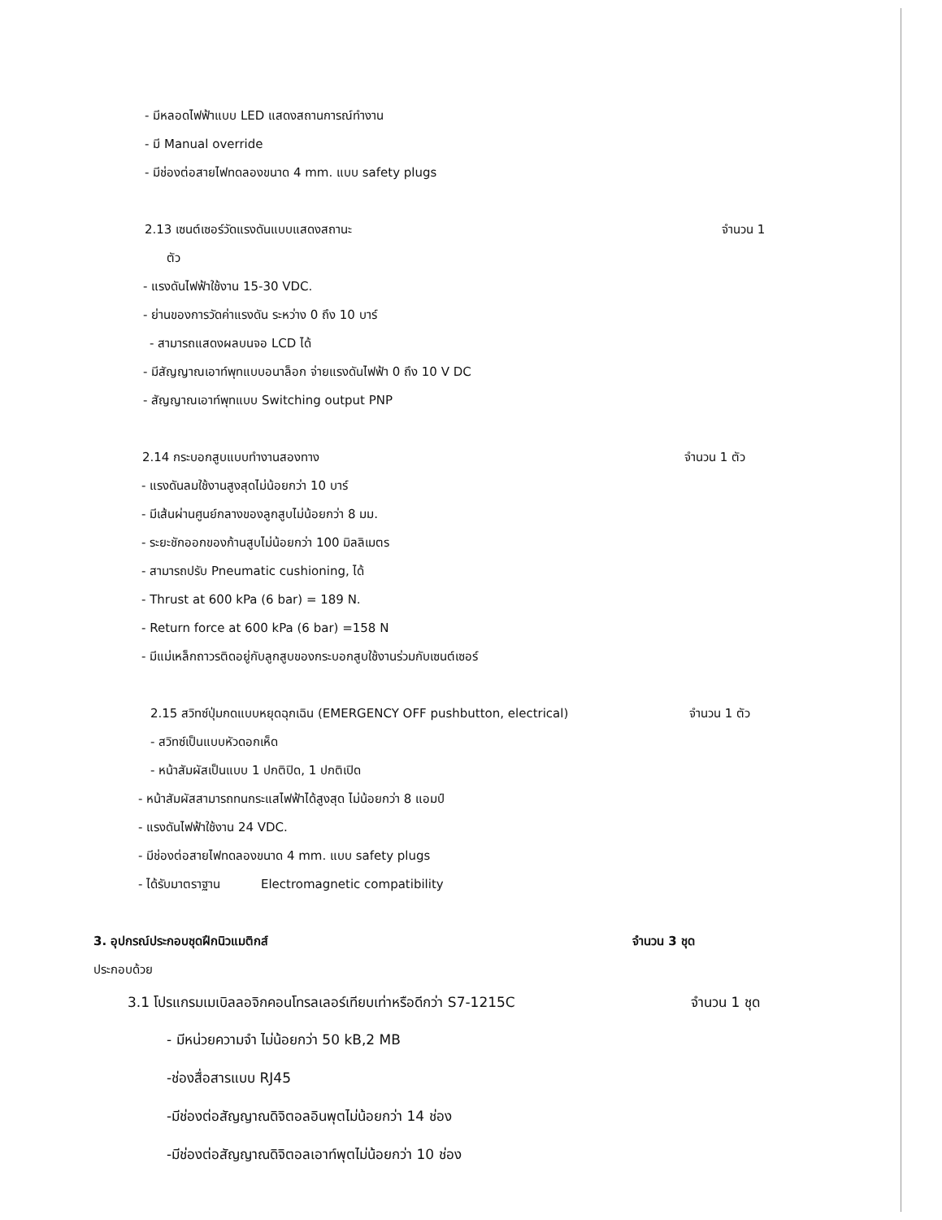- มีหลอดไฟฟ้าแบบ LED แสดงสถานการณ์ทำงาน
- มี Manual override
- มีช่องต่อสายไฟทดลองขนาด 4 mm. แบบ safety plugs
2.13 เซนต์เซอร์วัดแรงดันแบบแสดงสถานะ จำนวน 1
ตัว
- แรงดันไฟฟ้าใช้งาน 15-30 VDC.
- ย่านของการวัดค่าแรงดัน ระหว่าง 0 ถึง 10 บาร์
- สามารถแสดงผลบนจอ LCD ได้
- มีสัญญาณเอาท์พุทแบบอนาล็อก จ่ายแรงดันไฟฟ้า 0 ถึง 10 V DC
- สัญญาณเอาท์พุทแบบ Switching output PNP
2.14 กระบอกสูบแบบทำงานสองทาง จำนวน 1 ตัว
- แรงดันลมใช้งานสูงสุดไม่น้อยกว่า 10 บาร์
- มีเส้นผ่านศูนย์กลางของลูกสูบไม่น้อยกว่า 8 มม.
- ระยะชักออกของก้านสูบไม่น้อยกว่า 100 มิลลิเมตร
- สามารถปรับ Pneumatic cushioning, ได้
- Thrust at 600 kPa (6 bar) = 189 N.
- Return force at 600 kPa (6 bar) =158 N
- มีแม่เหล็กถาวรติดอยู่กับลูกสูบของกระบอกสูบใช้งานร่วมกับเซนต์เซอร์
2.15 สวิทซ์ปุ่มกดแบบหยุดฉุกเฉิน (EMERGENCY OFF pushbutton, electrical) จำนวน 1 ตัว
- สวิทซ์เป็นแบบหัวดอกเห็ด
- หน้าสัมผัสเป็นแบบ 1 ปกติปิด, 1 ปกติเปิด
- หน้าสัมผัสสามารถทนกระแสไฟฟ้าได้สูงสุด ไม่น้อยกว่า 8 แอมป์
- แรงดันไฟฟ้าใช้งาน 24 VDC.
- มีช่องต่อสายไฟทดลองขนาด 4 mm. แบบ safety plugs
- ได้รับมาตราฐาน Electromagnetic compatibility
3. อุปกรณ์ประกอบชุดฝึกนิวแมติกส์ จำนวน 3 ชุด
ประกอบด้วย
3.1 โปรแกรมเมเบิลลอจิกคอนโทรลเลอร์เทียบเท่าหรือดีกว่า S7-1215C จำนวน 1 ชุด
- มีหน่วยความจำ ไม่น้อยกว่า 50 kB,2 MB
-ช่องสื่อสารแบบ RJ45
-มีช่องต่อสัญญาณดิจิตอลอินพุตไม่น้อยกว่า 14 ช่อง
-มีช่องต่อสัญญาณดิจิตอลเอาท์พุตไม่น้อยกว่า 10 ช่อง